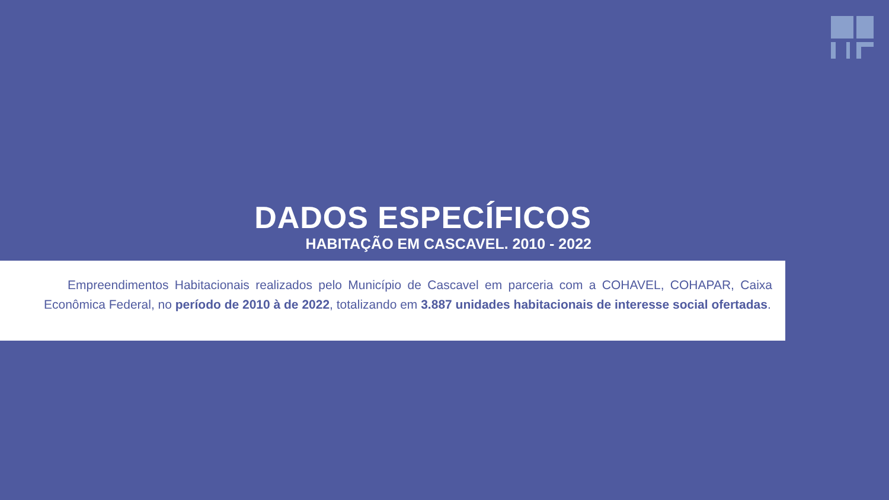DADOS ESPECÍFICOS
HABITAÇÃO EM CASCAVEL. 2010 - 2022
Empreendimentos Habitacionais realizados pelo Município de Cascavel em parceria com a COHAVEL, COHAPAR, Caixa Econômica Federal, no período de 2010 à de 2022, totalizando em 3.887 unidades habitacionais de interesse social ofertadas.